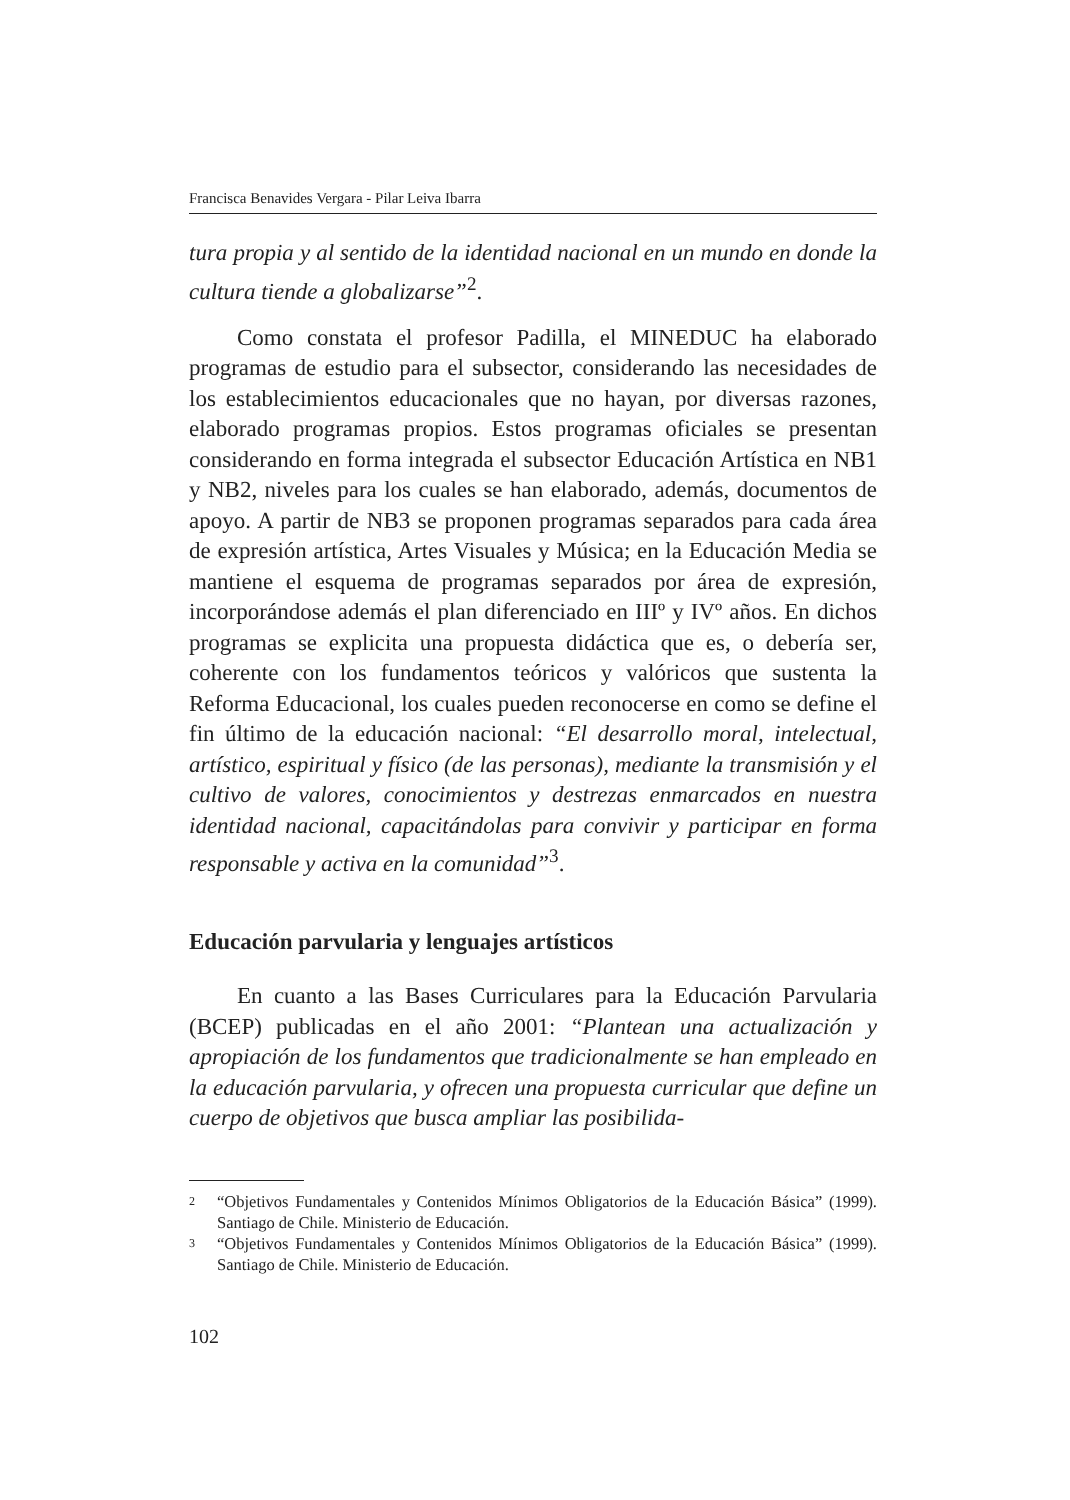Francisca Benavides Vergara - Pilar Leiva Ibarra
tura propia y al sentido de la identidad nacional en un mundo en donde la cultura tiende a globalizarse”<sup>2</sup>.
Como constata el profesor Padilla, el MINEDUC ha elaborado programas de estudio para el subsector, considerando las necesidades de los establecimientos educacionales que no hayan, por diversas razones, elaborado programas propios. Estos programas oficiales se presentan considerando en forma integrada el subsector Educación Artística en NB1 y NB2, niveles para los cuales se han elaborado, además, documentos de apoyo. A partir de NB3 se proponen programas separados para cada área de expresión artística, Artes Visuales y Música; en la Educación Media se mantiene el esquema de programas separados por área de expresión, incorporándose además el plan diferenciado en IIIº y IVº años. En dichos programas se explicita una propuesta didáctica que es, o debería ser, coherente con los fundamentos teóricos y valóricos que sustenta la Reforma Educacional, los cuales pueden reconocerse en como se define el fin último de la educación nacional: “El desarrollo moral, intelectual, artístico, espiritual y físico (de las personas), mediante la transmisión y el cultivo de valores, conocimientos y destrezas enmarcados en nuestra identidad nacional, capacitándolas para convivir y participar en forma responsable y activa en la comunidad”<sup>3</sup>.
Educación parvularia y lenguajes artísticos
En cuanto a las Bases Curriculares para la Educación Parvularia (BCEP) publicadas en el año 2001: “Plantean una actualización y apropiación de los fundamentos que tradicionalmente se han empleado en la educación parvularia, y ofrecen una propuesta curricular que define un cuerpo de objetivos que busca ampliar las posibilida-
2
“Objetivos Fundamentales y Contenidos Mínimos Obligatorios de la Educación Básica” (1999). Santiago de Chile. Ministerio de Educación.
3
“Objetivos Fundamentales y Contenidos Mínimos Obligatorios de la Educación Básica” (1999). Santiago de Chile. Ministerio de Educación.
102